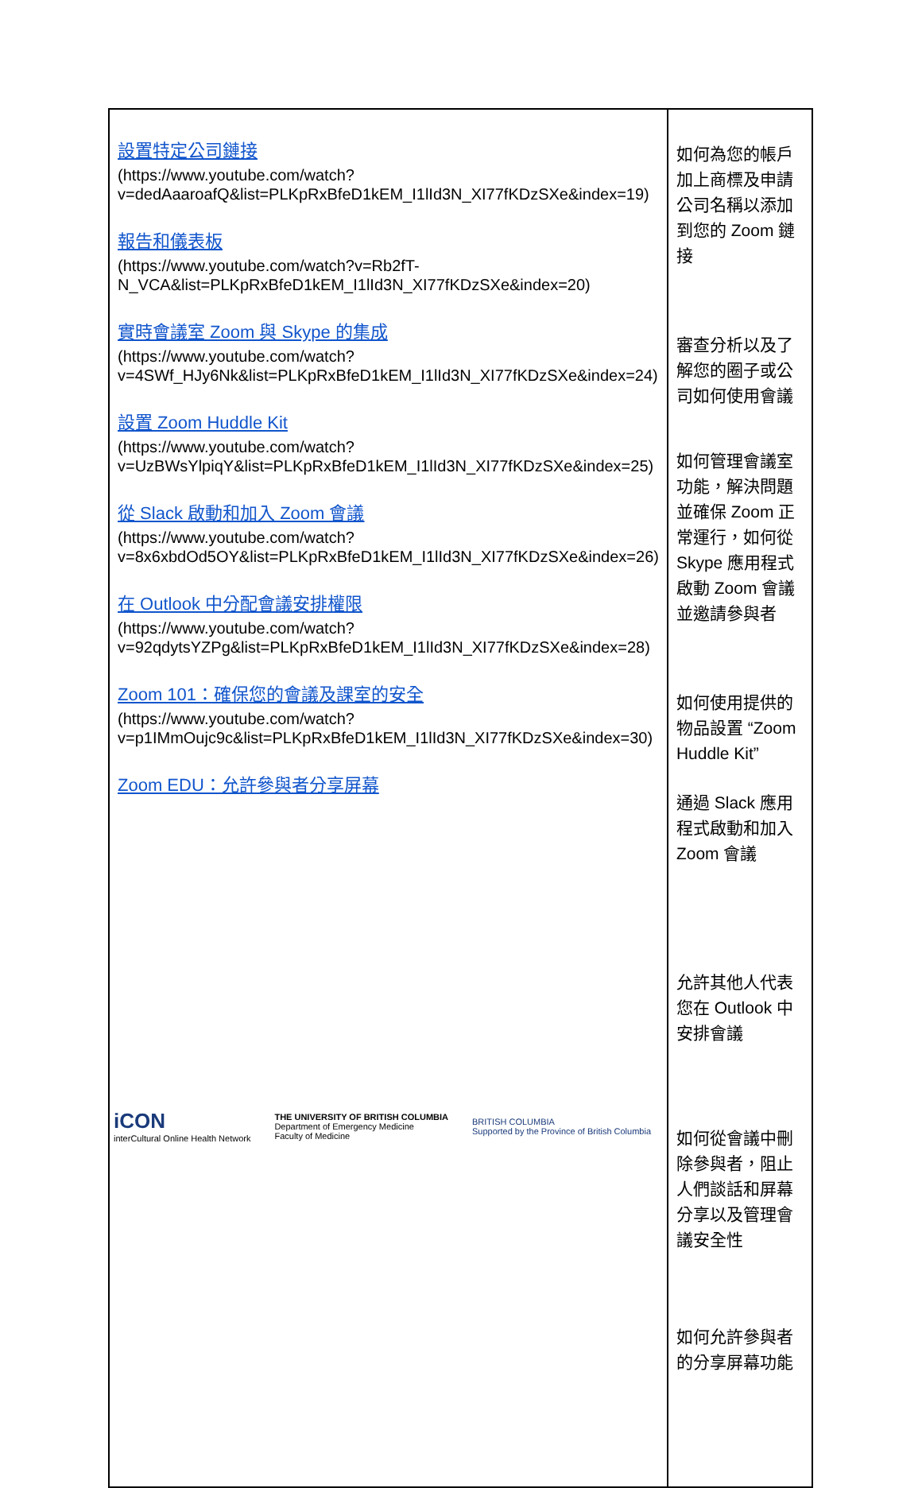| 設置特定公司鏈接 (https://www.youtube.com/watch?v=dedAaaroafQ&list=PLKpRxBfeD1kEM_I1lId3N_XI77fKDzSXe&index=19) 報告和儀表板 (https://www.youtube.com/watch?v=Rb2fT-N_VCA&list=PLKpRxBfeD1kEM_I1lId3N_XI77fKDzSXe&index=20) 實時會議室 Zoom 與 Skype 的集成 (https://www.youtube.com/watch?v=4SWf_HJy6Nk&list=PLKpRxBfeD1kEM_I1lId3N_XI77fKDzSXe&index=24) 設置 Zoom Huddle Kit (https://www.youtube.com/watch?v=UzBWsYlpiqY&list=PLKpRxBfeD1kEM_I1lId3N_XI77fKDzSXe&index=25) 從 Slack 啟動和加入 Zoom 會議 (https://www.youtube.com/watch?v=8x6xbdOd5OY&list=PLKpRxBfeD1kEM_I1lId3N_XI77fKDzSXe&index=26) 在 Outlook 中分配會議安排權限 (https://www.youtube.com/watch?v=92qdytsYZPg&list=PLKpRxBfeD1kEM_I1lId3N_XI77fKDzSXe&index=28) Zoom 101：確保您的會議及課室的安全 (https://www.youtube.com/watch?v=p1IMmOujc9c&list=PLKpRxBfeD1kEM_I1lId3N_XI77fKDzSXe&index=30) Zoom EDU：允許參與者分享屏幕 | 如何為您的帳戶加上商標及申請公司名稱以添加到您的 Zoom 鏈接 審查分析以及了解您的圈子或公司如何使用會議 如何管理會議室功能，解決問題並確保 Zoom 正常運行，如何從 Skype 應用程式啟動 Zoom 會議並邀請參與者 如何使用提供的物品設置 “Zoom Huddle Kit” 通過 Slack 應用程式啟動和加入 Zoom 會議 允許其他人代表您在 Outlook 中安排會議 如何從會議中刪除參與者，阻止人們談話和屏幕分享以及管理會議安全性 如何允許參與者的分享屏幕功能 |
iCON
interCultural Online Health Network
THE UNIVERSITY OF BRITISH COLUMBIA
Department of Emergency Medicine
Faculty of Medicine
BRITISH COLUMBIA
Supported by the Province of British Columbia